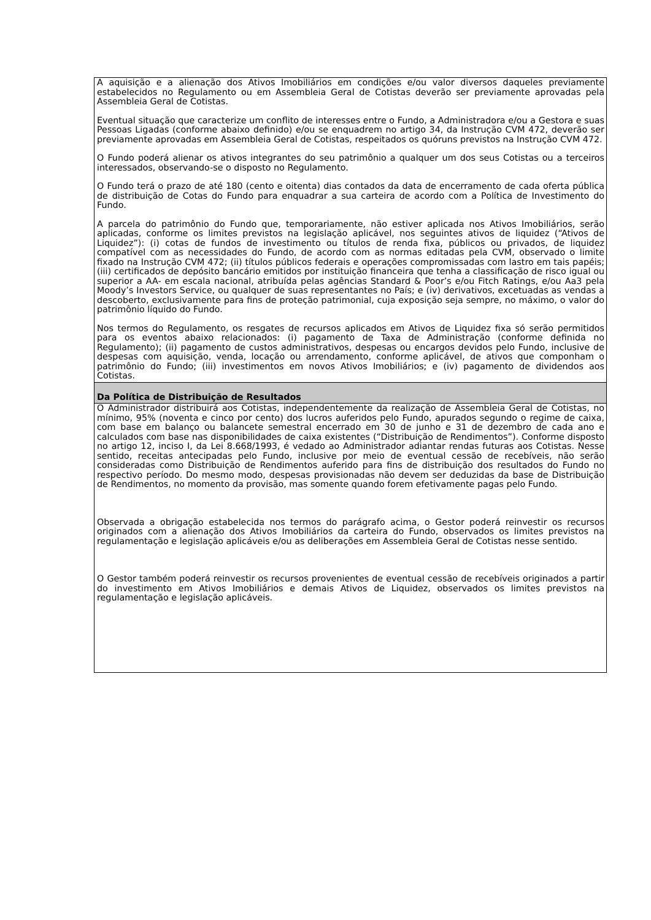| A aquisição e a alienação dos Ativos Imobiliários em condições e/ou valor diversos daqueles previamente estabelecidos no Regulamento ou em Assembleia Geral de Cotistas deverão ser previamente aprovadas pela Assembleia Geral de Cotistas. Eventual situação que caracterize um conflito de interesses entre o Fundo, a Administradora e/ou a Gestora e suas Pessoas Ligadas (conforme abaixo definido) e/ou se enquadrem no artigo 34, da Instrução CVM 472, deverão ser previamente aprovadas em Assembleia Geral de Cotistas, respeitados os quóruns previstos na Instrução CVM 472. O Fundo poderá alienar os ativos integrantes do seu patrimônio a qualquer um dos seus Cotistas ou a terceiros interessados, observando-se o disposto no Regulamento. O Fundo terá o prazo de até 180 (cento e oitenta) dias contados da data de encerramento de cada oferta pública de distribuição de Cotas do Fundo para enquadrar a sua carteira de acordo com a Política de Investimento do Fundo. A parcela do patrimônio do Fundo que, temporariamente, não estiver aplicada nos Ativos Imobiliários, serão aplicadas, conforme os limites previstos na legislação aplicável, nos seguintes ativos de liquidez (“Ativos de Liquidez”): (i) cotas de fundos de investimento ou títulos de renda fixa, públicos ou privados, de liquidez compatível com as necessidades do Fundo, de acordo com as normas editadas pela CVM, observado o limite fixado na Instrução CVM 472; (ii) títulos públicos federais e operações compromissadas com lastro em tais papéis; (iii) certificados de depósito bancário emitidos por instituição financeira que tenha a classificação de risco igual ou superior a AA- em escala nacional, atribuída pelas agências Standard & Poor’s e/ou Fitch Ratings, e/ou Aa3 pela Moody’s Investors Service, ou qualquer de suas representantes no País; e (iv) derivativos, excetuadas as vendas a descoberto, exclusivamente para fins de proteção patrimonial, cuja exposição seja sempre, no máximo, o valor do patrimônio líquido do Fundo. Nos termos do Regulamento, os resgates de recursos aplicados em Ativos de Liquidez fixa só serão permitidos para os eventos abaixo relacionados: (i) pagamento de Taxa de Administração (conforme definida no Regulamento); (ii) pagamento de custos administrativos, despesas ou encargos devidos pelo Fundo, inclusive de despesas com aquisição, venda, locação ou arrendamento, conforme aplicável, de ativos que componham o patrimônio do Fundo; (iii) investimentos em novos Ativos Imobiliários; e (iv) pagamento de dividendos aos Cotistas. |
| Da Política de Distribuição de Resultados |
| O Administrador distribuirá aos Cotistas, independentemente da realização de Assembleia Geral de Cotistas, no mínimo, 95% (noventa e cinco por cento) dos lucros auferidos pelo Fundo, apurados segundo o regime de caixa, com base em balanço ou balancete semestral encerrado em 30 de junho e 31 de dezembro de cada ano e calculados com base nas disponibilidades de caixa existentes (“Distribuição de Rendimentos”). Conforme disposto no artigo 12, inciso I, da Lei 8.668/1993, é vedado ao Administrador adiantar rendas futuras aos Cotistas. Nesse sentido, receitas antecipadas pelo Fundo, inclusive por meio de eventual cessão de recebíveis, não serão consideradas como Distribuição de Rendimentos auferido para fins de distribuição dos resultados do Fundo no respectivo período. Do mesmo modo, despesas provisionadas não devem ser deduzidas da base de Distribuição de Rendimentos, no momento da provisão, mas somente quando forem efetivamente pagas pelo Fundo. Observada a obrigação estabelecida nos termos do parágrafo acima, o Gestor poderá reinvestir os recursos originados com a alienação dos Ativos Imobiliários da carteira do Fundo, observados os limites previstos na regulamentação e legislação aplicáveis e/ou as deliberações em Assembleia Geral de Cotistas nesse sentido. O Gestor também poderá reinvestir os recursos provenientes de eventual cessão de recebíveis originados a partir do investimento em Ativos Imobiliários e demais Ativos de Liquidez, observados os limites previstos na regulamentação e legislação aplicáveis. |